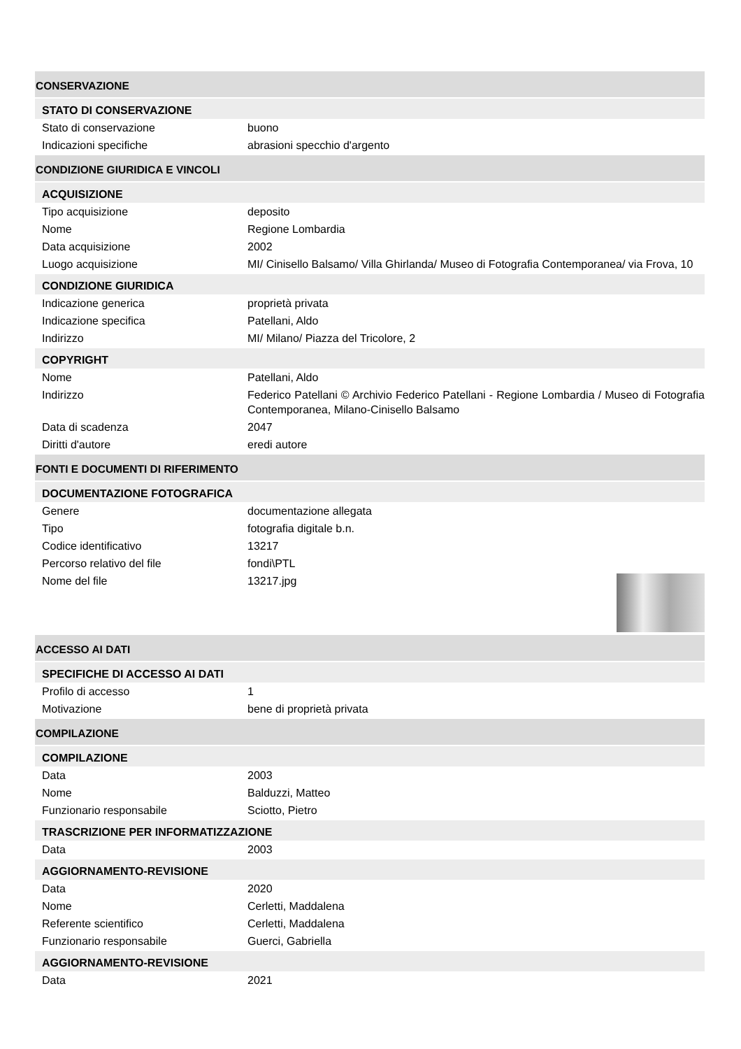CONSERVAZIONE
STATO DI CONSERVAZIONE
| Stato di conservazione | buono |
| Indicazioni specifiche | abrasioni specchio d'argento |
CONDIZIONE GIURIDICA E VINCOLI
ACQUISIZIONE
| Tipo acquisizione | deposito |
| Nome | Regione Lombardia |
| Data acquisizione | 2002 |
| Luogo acquisizione | MI/ Cinisello Balsamo/ Villa Ghirlanda/ Museo di Fotografia Contemporanea/ via Frova, 10 |
CONDIZIONE GIURIDICA
| Indicazione generica | proprietà privata |
| Indicazione specifica | Patellani, Aldo |
| Indirizzo | MI/ Milano/ Piazza del Tricolore, 2 |
COPYRIGHT
| Nome | Patellani, Aldo |
| Indirizzo | Federico Patellani © Archivio Federico Patellani - Regione Lombardia / Museo di Fotografia Contemporanea, Milano-Cinisello Balsamo |
| Data di scadenza | 2047 |
| Diritti d'autore | eredi autore |
FONTI E DOCUMENTI DI RIFERIMENTO
DOCUMENTAZIONE FOTOGRAFICA
| Genere | documentazione allegata |
| Tipo | fotografia digitale b.n. |
| Codice identificativo | 13217 |
| Percorso relativo del file | fondi\PTL |
| Nome del file | 13217.jpg |
ACCESSO AI DATI
SPECIFICHE DI ACCESSO AI DATI
| Profilo di accesso | 1 |
| Motivazione | bene di proprietà privata |
COMPILAZIONE
COMPILAZIONE
| Data | 2003 |
| Nome | Balduzzi, Matteo |
| Funzionario responsabile | Sciotto, Pietro |
TRASCRIZIONE PER INFORMATIZZAZIONE
| Data | 2003 |
AGGIORNAMENTO-REVISIONE
| Data | 2020 |
| Nome | Cerletti, Maddalena |
| Referente scientifico | Cerletti, Maddalena |
| Funzionario responsabile | Guerci, Gabriella |
AGGIORNAMENTO-REVISIONE
| Data | 2021 |